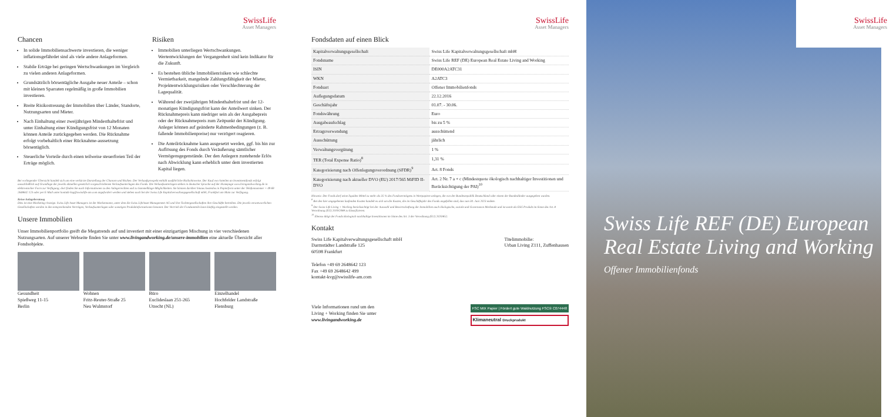SwissLife
Asset Managers
Chancen
In solide Immobiliensachwerte investieren, die weniger inflationsgefährdet sind als viele andere Anlageformen.
Stabile Erträge bei geringen Wertschwankungen im Vergleich zu vielen anderen Anlageformen.
Grundsätzlich börsentägliche Ausgabe neuer Anteile – schon mit kleinen Sparraten regelmäßig in große Immobilien investieren.
Breite Risikostreuung der Immobilien über Länder, Standorte, Nutzungsarten und Mieter.
Nach Einhaltung einer zweijährigen Mindesthaltefrist und unter Einhaltung einer Kündigungsfrist von 12 Monaten können Anteile zurückgegeben werden. Die Rücknahme erfolgt vorbehaltlich einer Rücknahme-aussetzung börsentäglich.
Steuerliche Vorteile durch einen teilweise steuerfreien Teil der Erträge möglich.
Risiken
Immobilien unterliegen Wertschwankungen. Wertentwicklungen der Vergangenheit sind kein Indikator für die Zukunft.
Es bestehen übliche Immobilienrisiken wie schlechte Vermietbarkeit, mangelnde Zahlungsfähigkeit der Mieter, Projektentwicklungsrisiken oder Verschlechterung der Lagequalität.
Während der zweijährigen Mindesthaltefrist und der 12-monatigen Kündigungsfrist kann der Anteilwert sinken. Der Rücknahmepreis kann niedriger sein als der Ausgabepreis oder der Rücknahmepreis zum Zeitpunkt der Kündigung. Anleger können auf geänderte Rahmenbedingungen (z. B. fallende Immobilienpreise) nur verzögert reagieren.
Die Anteilrücknahme kann ausgesetzt werden, ggf. bis hin zur Auflösung des Fonds durch Veräußerung sämtlicher Vermögensgegenstände. Der den Anlegern zustehende Erlös nach Abwicklung kann erheblich unter dem investierten Kapital liegen.
Bei vorliegender Übersicht handelt sich um eine verkürzte Darstellung der Chancen und Risiken. Der Verkaufsprospekt enthält ausführliche Risikohinweise. Der Kauf von Anteilen an Investmentfonds erfolgt ausschließlich auf Grundlage der jeweils aktuellen gesetzlich vorgeschriebenen Verkaufsunterlagen des Fonds. Die Verkaufsunterlagen stehen in deutscher Sprache auf der Homepage www.livingandworking.de in elektronischer Form zur Verfügung; dort finden Sie auch Informationen zu den Anlegerrechten und zu Sammelklage-Möglichkeiten. Sie können darüber hinaus kostenlos in Papierform unter der Telefonnummer + 49 69 2648642 123 oder per E-Mail unter kontakt-kvg@swisslife-am.com angefordert werden und stehen auch bei der Swiss Life Kapitalverwaltungsgesellschaft mbH, Frankfurt am Main zur Verfügung.
Keine Anlageberatung
Dies ist eine Marketing-Anzeige. Swiss Life Asset Managers ist der Markenname, unter dem die Swiss LifeAsset Management AG und ihre Tochtergesellschaften ihre Geschäfte betreiben. Die jeweils verantwortlichen Gesellschaften werden in den entsprechenden Verträgen, Verkaufsunterlagen oder sonstigen Produktinformationen benannt. Der Vertrieb der Fondsanteile kann künftig eingestellt werden.
Unsere Immobilien
Unser Immobilienportfolio greift die Megatrends auf und investiert mit einer einzigartigen Mischung in vier verschiedenen Nutzungsarten. Auf unserer Webseite finden Sie unter www.livingandworking.de/unsere-immobilien eine aktuelle Übersicht aller Fondsobjekte.
Gesundheit
Spießweg 11-15
Berlin
Wohnen
Fritz-Reuter-Straße 25
Neu Wulmstorf
Büro
Euclideslaan 251-265
Utrecht (NL)
Einzelhandel
Hochfelder Landstraße
Flensburg
SwissLife
Asset Managers
Fondsdaten auf einen Blick
| Kapitalverwaltungsgesellschaft | Swiss Life Kapitalverwaltungsgesellschaft mbH |
| Fondsname | Swiss Life REF (DE) European Real Estate Living and Working |
| ISIN | DE000A2ATC31 |
| WKN | A2ATC3 |
| Fondsart | Offener Immobilienfonds |
| Auflegungsdatum | 22.12.2016 |
| Geschäftsjahr | 01.07. - 30.06. |
| Fondswährung | Euro |
| Ausgabeaufschlag | bis zu 5 % |
| Ertragsverwendung | ausschüttend |
| Ausschüttung | jährlich |
| Verwaltungsvergütung | 1 % |
| TER (Total Expense Ratio)<sup>8</sup> | 1,31 % |
| Kategorisierung nach Offenlegungsverordnung (SFDR)<sup>9</sup> | Art. 8 Fonds |
| Kategorisierung nach aktueller DVO (EU) 2017/565 MiFID II-DVO | Art. 2 Nr. 7 a + c (Mindestquote ökologisch nachhaltiger Investitionen und Berücksichtigung der PAI)<sup>10</sup> |
Hinweis: Der Fonds darf seine liquiden Mittel zu mehr als 35 % des Fondsvermögens in Wertpapiere anlegen, die von der Bundesrepublik Deutschland oder einem der Bundesländer ausgegeben wurden.
<sup>8</sup> Bei den hier angegebenen laufenden Kosten handelt es sich um die Kosten, die im Geschäftsjahr des Fonds angefallen sind, das zum 30. Juni 2023 endete.
<sup>9</sup> Der Swiss Life Living + Working berücksichtigt bei der Auswahl und Bewirtschaftung der Immobilien auch ökologische, soziale und Governance Merkmale und ist somit als ESG Produkt im Sinne des Art. 8 Verordnung (EU) 2019/2088 zu klassifizieren.
<sup>10</sup> Ebenso tätigt der Fonds ökologisch nachhaltige Investitionen im Sinne des Art. 3 der Verordnung (EU) 2020/852.
Kontakt
Swiss Life Kapitalverwaltungsgesellschaft mbH
Darmstädter Landstraße 125
60598 Frankfurt
Telefon +49 69 2648642 123
Fax +49 69 2648642 499
kontakt-kvg@swisslife-am.com
Titelimmobilie:
Urban Living Z111, Zuffenhausen
Viele Informationen rund um den
Living + Working finden Sie unter
www.livingandworking.de
FSC MIX Papier | Fördert gute Waldnutzung FSC® C074448
Klimaneutral Druckprodukt
SwissLife
Asset Managers
Swiss Life REF (DE) European Real Estate Living and Working
Offener Immobilienfonds